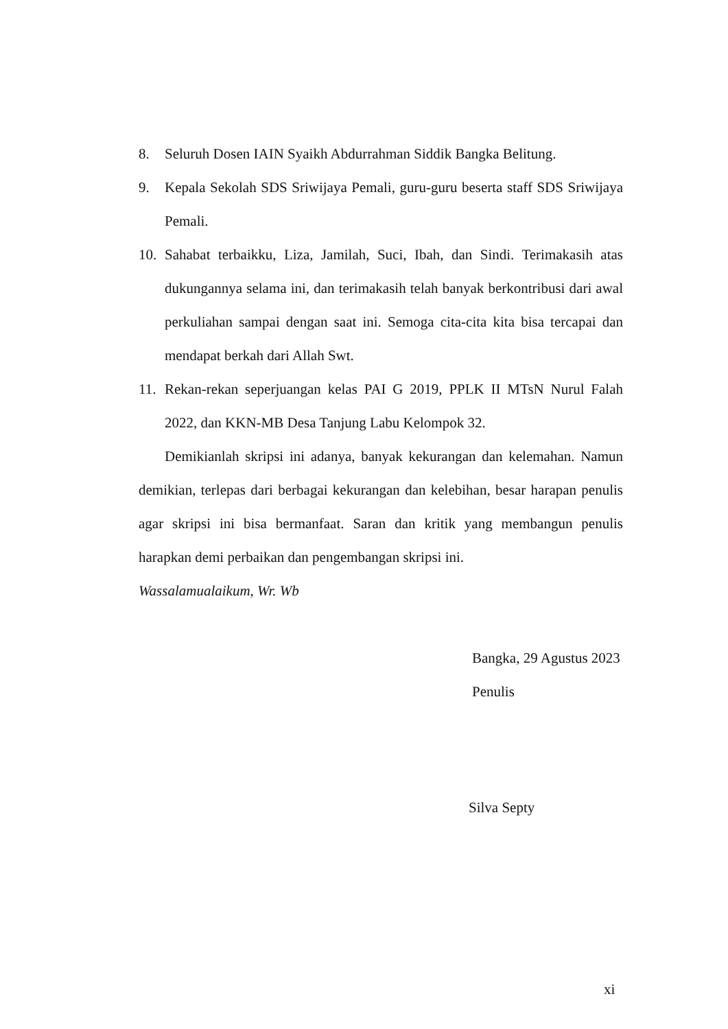8. Seluruh Dosen IAIN Syaikh Abdurrahman Siddik Bangka Belitung.
9. Kepala Sekolah SDS Sriwijaya Pemali, guru-guru beserta staff SDS Sriwijaya Pemali.
10. Sahabat terbaikku, Liza, Jamilah, Suci, Ibah, dan Sindi. Terimakasih atas dukungannya selama ini, dan terimakasih telah banyak berkontribusi dari awal perkuliahan sampai dengan saat ini. Semoga cita-cita kita bisa tercapai dan mendapat berkah dari Allah Swt.
11. Rekan-rekan seperjuangan kelas PAI G 2019, PPLK II MTsN Nurul Falah 2022, dan KKN-MB Desa Tanjung Labu Kelompok 32.
Demikianlah skripsi ini adanya, banyak kekurangan dan kelemahan. Namun demikian, terlepas dari berbagai kekurangan dan kelebihan, besar harapan penulis agar skripsi ini bisa bermanfaat. Saran dan kritik yang membangun penulis harapkan demi perbaikan dan pengembangan skripsi ini.
Wassalamualaikum, Wr. Wb
Bangka, 29 Agustus 2023
Penulis
Silva Septy
xi